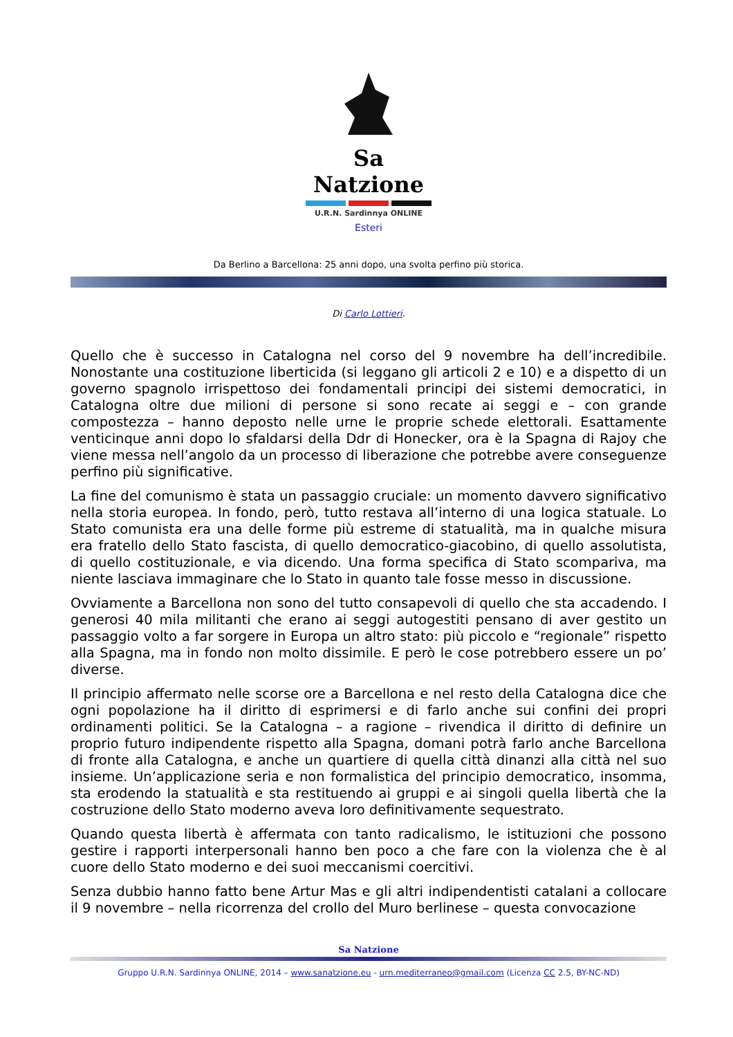Sa Natzione
U.R.N. Sardinnya ONLINE
Esteri
Da Berlino a Barcellona: 25 anni dopo, una svolta perfino più storica.
Di Carlo Lottieri.
Quello che è successo in Catalogna nel corso del 9 novembre ha dell’incredibile. Nonostante una costituzione liberticida (si leggano gli articoli 2 e 10) e a dispetto di un governo spagnolo irrispettoso dei fondamentali principi dei sistemi democratici, in Catalogna oltre due milioni di persone si sono recate ai seggi e – con grande compostezza – hanno deposto nelle urne le proprie schede elettorali. Esattamente venticinque anni dopo lo sfaldarsi della Ddr di Honecker, ora è la Spagna di Rajoy che viene messa nell’angolo da un processo di liberazione che potrebbe avere conseguenze perfino più significative.
La fine del comunismo è stata un passaggio cruciale: un momento davvero significativo nella storia europea. In fondo, però, tutto restava all’interno di una logica statuale. Lo Stato comunista era una delle forme più estreme di statualità, ma in qualche misura era fratello dello Stato fascista, di quello democratico-giacobino, di quello assolutista, di quello costituzionale, e via dicendo. Una forma specifica di Stato scompariva, ma niente lasciava immaginare che lo Stato in quanto tale fosse messo in discussione.
Ovviamente a Barcellona non sono del tutto consapevoli di quello che sta accadendo. I generosi 40 mila militanti che erano ai seggi autogestiti pensano di aver gestito un passaggio volto a far sorgere in Europa un altro stato: più piccolo e “regionale” rispetto alla Spagna, ma in fondo non molto dissimile. E però le cose potrebbero essere un po’ diverse.
Il principio affermato nelle scorse ore a Barcellona e nel resto della Catalogna dice che ogni popolazione ha il diritto di esprimersi e di farlo anche sui confini dei propri ordinamenti politici. Se la Catalogna – a ragione – rivendica il diritto di definire un proprio futuro indipendente rispetto alla Spagna, domani potrà farlo anche Barcellona di fronte alla Catalogna, e anche un quartiere di quella città dinanzi alla città nel suo insieme. Un’applicazione seria e non formalistica del principio democratico, insomma, sta erodendo la statualità e sta restituendo ai gruppi e ai singoli quella libertà che la costruzione dello Stato moderno aveva loro definitivamente sequestrato.
Quando questa libertà è affermata con tanto radicalismo, le istituzioni che possono gestire i rapporti interpersonali hanno ben poco a che fare con la violenza che è al cuore dello Stato moderno e dei suoi meccanismi coercitivi.
Senza dubbio hanno fatto bene Artur Mas e gli altri indipendentisti catalani a collocare il 9 novembre – nella ricorrenza del crollo del Muro berlinese – questa convocazione
Sa Natzione
Gruppo U.R.N. Sardinnya ONLINE, 2014 – www.sanatzione.eu - urn.mediterraneo@gmail.com (Licenza CC 2.5, BY-NC-ND)